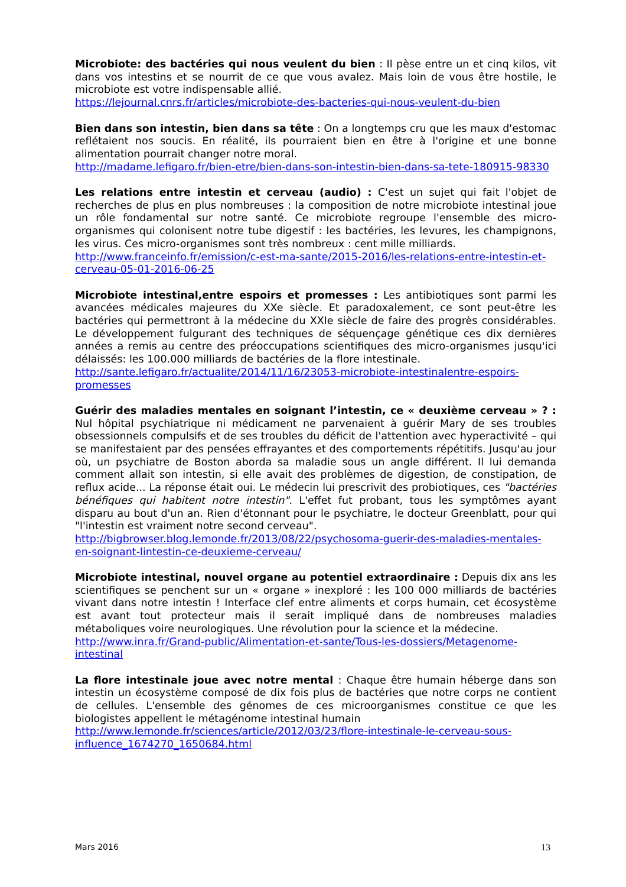Microbiote: des bactéries qui nous veulent du bien : Il pèse entre un et cinq kilos, vit dans vos intestins et se nourrit de ce que vous avalez. Mais loin de vous être hostile, le microbiote est votre indispensable allié.
https://lejournal.cnrs.fr/articles/microbiote-des-bacteries-qui-nous-veulent-du-bien
Bien dans son intestin, bien dans sa tête : On a longtemps cru que les maux d'estomac reflétaient nos soucis. En réalité, ils pourraient bien en être à l'origine et une bonne alimentation pourrait changer notre moral.
http://madame.lefigaro.fr/bien-etre/bien-dans-son-intestin-bien-dans-sa-tete-180915-98330
Les relations entre intestin et cerveau (audio) : C'est un sujet qui fait l'objet de recherches de plus en plus nombreuses : la composition de notre microbiote intestinal joue un rôle fondamental sur notre santé. Ce microbiote regroupe l'ensemble des micro-organismes qui colonisent notre tube digestif : les bactéries, les levures, les champignons, les virus. Ces micro-organismes sont très nombreux : cent mille milliards.
http://www.franceinfo.fr/emission/c-est-ma-sante/2015-2016/les-relations-entre-intestin-et-cerveau-05-01-2016-06-25
Microbiote intestinal,entre espoirs et promesses : Les antibiotiques sont parmi les avancées médicales majeures du XXe siècle. Et paradoxalement, ce sont peut-être les bactéries qui permettront à la médecine du XXIe siècle de faire des progrès considérables. Le développement fulgurant des techniques de séquençage génétique ces dix dernières années a remis au centre des préoccupations scientifiques des micro-organismes jusqu'ici délaissés: les 100.000 milliards de bactéries de la flore intestinale.
http://sante.lefigaro.fr/actualite/2014/11/16/23053-microbiote-intestinalentre-espoirs-promesses
Guérir des maladies mentales en soignant l’intestin, ce « deuxième cerveau » ? : Nul hôpital psychiatrique ni médicament ne parvenaient à guérir Mary de ses troubles obsessionnels compulsifs et de ses troubles du déficit de l'attention avec hyperactivité – qui se manifestaient par des pensées effrayantes et des comportements répétitifs. Jusqu'au jour où, un psychiatre de Boston aborda sa maladie sous un angle différent. Il lui demanda comment allait son intestin, si elle avait des problèmes de digestion, de constipation, de reflux acide... La réponse était oui. Le médecin lui prescrivit des probiotiques, ces "bactéries bénéfiques qui habitent notre intestin". L'effet fut probant, tous les symptômes ayant disparu au bout d'un an. Rien d'étonnant pour le psychiatre, le docteur Greenblatt, pour qui "l'intestin est vraiment notre second cerveau".
http://bigbrowser.blog.lemonde.fr/2013/08/22/psychosoma-guerir-des-maladies-mentales-en-soignant-lintestin-ce-deuxieme-cerveau/
Microbiote intestinal, nouvel organe au potentiel extraordinaire : Depuis dix ans les scientifiques se penchent sur un « organe » inexploré : les 100 000 milliards de bactéries vivant dans notre intestin ! Interface clef entre aliments et corps humain, cet écosystème est avant tout protecteur mais il serait impliqué dans de nombreuses maladies métaboliques voire neurologiques. Une révolution pour la science et la médecine.
http://www.inra.fr/Grand-public/Alimentation-et-sante/Tous-les-dossiers/Metagenome-intestinal
La flore intestinale joue avec notre mental : Chaque être humain héberge dans son intestin un écosystème composé de dix fois plus de bactéries que notre corps ne contient de cellules. L'ensemble des génomes de ces microorganismes constitue ce que les biologistes appellent le métagénome intestinal humain
http://www.lemonde.fr/sciences/article/2012/03/23/flore-intestinale-le-cerveau-sous-influence_1674270_1650684.html
Mars 2016 13